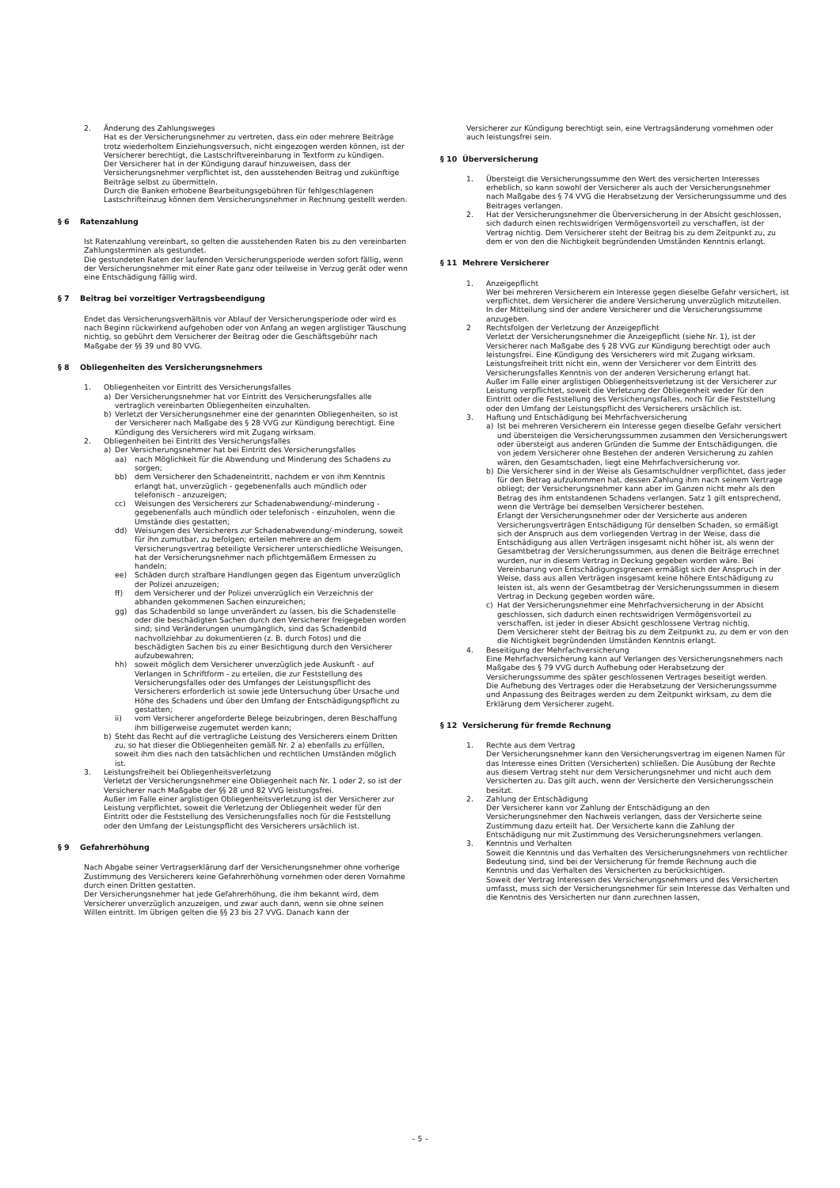2. Änderung des Zahlungsweges
Hat es der Versicherungsnehmer zu vertreten, dass ein oder mehrere Beiträge trotz wiederholtem Einziehungsversuch, nicht eingezogen werden können, ist der Versicherer berechtigt, die Lastschriftvereinbarung in Textform zu kündigen.
Der Versicherer hat in der Kündigung darauf hinzuweisen, dass der Versicherungsnehmer verpflichtet ist, den ausstehenden Beitrag und zukünftige Beiträge selbst zu übermitteln.
Durch die Banken erhobene Bearbeitungsgebühren für fehlgeschlagenen Lastschrifteinzug können dem Versicherungsnehmer in Rechnung gestellt werden.
§ 6 Ratenzahlung
Ist Ratenzahlung vereinbart, so gelten die ausstehenden Raten bis zu den vereinbarten Zahlungsterminen als gestundet.
Die gestundeten Raten der laufenden Versicherungsperiode werden sofort fällig, wenn der Versicherungsnehmer mit einer Rate ganz oder teilweise in Verzug gerät oder wenn eine Entschädigung fällig wird.
§ 7 Beitrag bei vorzeitiger Vertragsbeendigung
Endet das Versicherungsverhältnis vor Ablauf der Versicherungsperiode oder wird es nach Beginn rückwirkend aufgehoben oder von Anfang an wegen arglistiger Täuschung nichtig, so gebührt dem Versicherer der Beitrag oder die Geschäftsgebühr nach Maßgabe der §§ 39 und 80 VVG.
§ 8 Obliegenheiten des Versicherungsnehmers
1. Obliegenheiten vor Eintritt des Versicherungsfalles
a) Der Versicherungsnehmer hat vor Eintritt des Versicherungsfalles alle vertraglich vereinbarten Obliegenheiten einzuhalten.
b) Verletzt der Versicherungsnehmer eine der genannten Obliegenheiten, so ist der Versicherer nach Maßgabe des § 28 VVG zur Kündigung berechtigt. Eine Kündigung des Versicherers wird mit Zugang wirksam.
2. Obliegenheiten bei Eintritt des Versicherungsfalles
a) Der Versicherungsnehmer hat bei Eintritt des Versicherungsfalles
aa) nach Möglichkeit für die Abwendung und Minderung des Schadens zu sorgen;
bb) dem Versicherer den Schadeneintritt, nachdem er von ihm Kenntnis erlangt hat, unverzüglich - gegebenenfalls auch mündlich oder telefonisch - anzuzeigen;
cc) Weisungen des Versicherers zur Schadenabwendung/-minderung - gegebenenfalls auch mündlich oder telefonisch - einzuholen, wenn die Umstände dies gestatten;
dd) Weisungen des Versicherers zur Schadenabwendung/-minderung, soweit für ihn zumutbar, zu befolgen; erteilen mehrere an dem Versicherungsvertrag beteiligte Versicherer unterschiedliche Weisungen, hat der Versicherungsnehmer nach pflichtgemäßem Ermessen zu handeln;
ee) Schäden durch strafbare Handlungen gegen das Eigentum unverzüglich der Polizei anzuzeigen;
ff) dem Versicherer und der Polizei unverzüglich ein Verzeichnis der abhanden gekommenen Sachen einzureichen;
gg) das Schadenbild so lange unverändert zu lassen, bis die Schadenstelle oder die beschädigten Sachen durch den Versicherer freigegeben worden sind; sind Veränderungen unumgänglich, sind das Schadenbild nachvollziehbar zu dokumentieren (z. B. durch Fotos) und die beschädigten Sachen bis zu einer Besichtigung durch den Versicherer aufzubewahren;
hh) soweit möglich dem Versicherer unverzüglich jede Auskunft - auf Verlangen in Schriftform - zu erteilen, die zur Feststellung des Versicherungsfalles oder des Umfanges der Leistungspflicht des Versicherers erforderlich ist sowie jede Untersuchung über Ursache und Höhe des Schadens und über den Umfang der Entschädigungspflicht zu gestatten;
ii) vom Versicherer angeforderte Belege beizubringen, deren Beschaffung ihm billigerweise zugemutet werden kann;
b) Steht das Recht auf die vertragliche Leistung des Versicherers einem Dritten zu, so hat dieser die Obliegenheiten gemäß Nr. 2 a) ebenfalls zu erfüllen, soweit ihm dies nach den tatsächlichen und rechtlichen Umständen möglich ist.
3. Leistungsfreiheit bei Obliegenheitsverletzung
Verletzt der Versicherungsnehmer eine Obliegenheit nach Nr. 1 oder 2, so ist der Versicherer nach Maßgabe der §§ 28 und 82 VVG leistungsfrei.
Außer im Falle einer arglistigen Obliegenheitsverletzung ist der Versicherer zur Leistung verpflichtet, soweit die Verletzung der Obliegenheit weder für den Eintritt oder die Feststellung des Versicherungsfalles noch für die Feststellung oder den Umfang der Leistungspflicht des Versicherers ursächlich ist.
§ 9 Gefahrerhöhung
Nach Abgabe seiner Vertragserklärung darf der Versicherungsnehmer ohne vorherige Zustimmung des Versicherers keine Gefahrerhöhung vornehmen oder deren Vornahme durch einen Dritten gestatten.
Der Versicherungsnehmer hat jede Gefahrerhöhung, die ihm bekannt wird, dem Versicherer unverzüglich anzuzeigen, und zwar auch dann, wenn sie ohne seinen Willen eintritt. Im übrigen gelten die §§ 23 bis 27 VVG. Danach kann der
Versicherer zur Kündigung berechtigt sein, eine Vertragsänderung vornehmen oder auch leistungsfrei sein.
§ 10 Überversicherung
1. Übersteigt die Versicherungssumme den Wert des versicherten Interesses erheblich, so kann sowohl der Versicherer als auch der Versicherungsnehmer nach Maßgabe des § 74 VVG die Herabsetzung der Versicherungssumme und des Beitrages verlangen.
2. Hat der Versicherungsnehmer die Überversicherung in der Absicht geschlossen, sich dadurch einen rechtswidrigen Vermögensvorteil zu verschaffen, ist der Vertrag nichtig. Dem Versicherer steht der Beitrag bis zu dem Zeitpunkt zu, zu dem er von den die Nichtigkeit begründenden Umständen Kenntnis erlangt.
§ 11 Mehrere Versicherer
1. Anzeigepflicht
Wer bei mehreren Versicherern ein Interesse gegen dieselbe Gefahr versichert, ist verpflichtet, dem Versicherer die andere Versicherung unverzüglich mitzuteilen. In der Mitteilung sind der andere Versicherer und die Versicherungssumme anzugeben.
2 Rechtsfolgen der Verletzung der Anzeigepflicht
Verletzt der Versicherungsnehmer die Anzeigepflicht (siehe Nr. 1), ist der Versicherer nach Maßgabe des § 28 VVG zur Kündigung berechtigt oder auch leistungsfrei. Eine Kündigung des Versicherers wird mit Zugang wirksam.
Leistungsfreiheit tritt nicht ein, wenn der Versicherer vor dem Eintritt des Versicherungsfalles Kenntnis von der anderen Versicherung erlangt hat.
Außer im Falle einer arglistigen Obliegenheitsverletzung ist der Versicherer zur Leistung verpflichtet, soweit die Verletzung der Obliegenheit weder für den Eintritt oder die Feststellung des Versicherungsfalles, noch für die Feststellung oder den Umfang der Leistungspflicht des Versicherers ursächlich ist.
3. Haftung und Entschädigung bei Mehrfachversicherung
a) Ist bei mehreren Versicherern ein Interesse gegen dieselbe Gefahr versichert und übersteigen die Versicherungssummen zusammen den Versicherungswert oder übersteigt aus anderen Gründen die Summe der Entschädigungen, die von jedem Versicherer ohne Bestehen der anderen Versicherung zu zahlen wären, den Gesamtschaden, liegt eine Mehrfachversicherung vor.
b) Die Versicherer sind in der Weise als Gesamtschuldner verpflichtet, dass jeder für den Betrag aufzukommen hat, dessen Zahlung ihm nach seinem Vertrage obliegt; der Versicherungsnehmer kann aber im Ganzen nicht mehr als den Betrag des ihm entstandenen Schadens verlangen. Satz 1 gilt entsprechend, wenn die Verträge bei demselben Versicherer bestehen.
Erlangt der Versicherungsnehmer oder der Versicherte aus anderen Versicherungsverträgen Entschädigung für denselben Schaden, so ermäßigt sich der Anspruch aus dem vorliegenden Vertrag in der Weise, dass die Entschädigung aus allen Verträgen insgesamt nicht höher ist, als wenn der Gesamtbetrag der Versicherungssummen, aus denen die Beiträge errechnet wurden, nur in diesem Vertrag in Deckung gegeben worden wäre. Bei Vereinbarung von Entschädigungsgrenzen ermäßigt sich der Anspruch in der Weise, dass aus allen Verträgen insgesamt keine höhere Entschädigung zu leisten ist, als wenn der Gesamtbetrag der Versicherungssummen in diesem Vertrag in Deckung gegeben worden wäre.
c) Hat der Versicherungsnehmer eine Mehrfachversicherung in der Absicht geschlossen, sich dadurch einen rechtswidrigen Vermögensvorteil zu verschaffen, ist jeder in dieser Absicht geschlossene Vertrag nichtig.
Dem Versicherer steht der Beitrag bis zu dem Zeitpunkt zu, zu dem er von den die Nichtigkeit begründenden Umständen Kenntnis erlangt.
4. Beseitigung der Mehrfachversicherung
Eine Mehrfachversicherung kann auf Verlangen des Versicherungsnehmers nach Maßgabe des § 79 VVG durch Aufhebung oder Herabsetzung der Versicherungssumme des später geschlossenen Vertrages beseitigt werden.
Die Aufhebung des Vertrages oder die Herabsetzung der Versicherungssumme und Anpassung des Beitrages werden zu dem Zeitpunkt wirksam, zu dem die Erklärung dem Versicherer zugeht.
§ 12 Versicherung für fremde Rechnung
1. Rechte aus dem Vertrag
Der Versicherungsnehmer kann den Versicherungsvertrag im eigenen Namen für das Interesse eines Dritten (Versicherten) schließen. Die Ausübung der Rechte aus diesem Vertrag steht nur dem Versicherungsnehmer und nicht auch dem Versicherten zu. Das gilt auch, wenn der Versicherte den Versicherungsschein besitzt.
2. Zahlung der Entschädigung
Der Versicherer kann vor Zahlung der Entschädigung an den Versicherungsnehmer den Nachweis verlangen, dass der Versicherte seine Zustimmung dazu erteilt hat. Der Versicherte kann die Zahlung der Entschädigung nur mit Zustimmung des Versicherungsnehmers verlangen.
3. Kenntnis und Verhalten
Soweit die Kenntnis und das Verhalten des Versicherungsnehmers von rechtlicher Bedeutung sind, sind bei der Versicherung für fremde Rechnung auch die Kenntnis und das Verhalten des Versicherten zu berücksichtigen.
Soweit der Vertrag Interessen des Versicherungsnehmers und des Versicherten umfasst, muss sich der Versicherungsnehmer für sein Interesse das Verhalten und die Kenntnis des Versicherten nur dann zurechnen lassen,
– 5 –